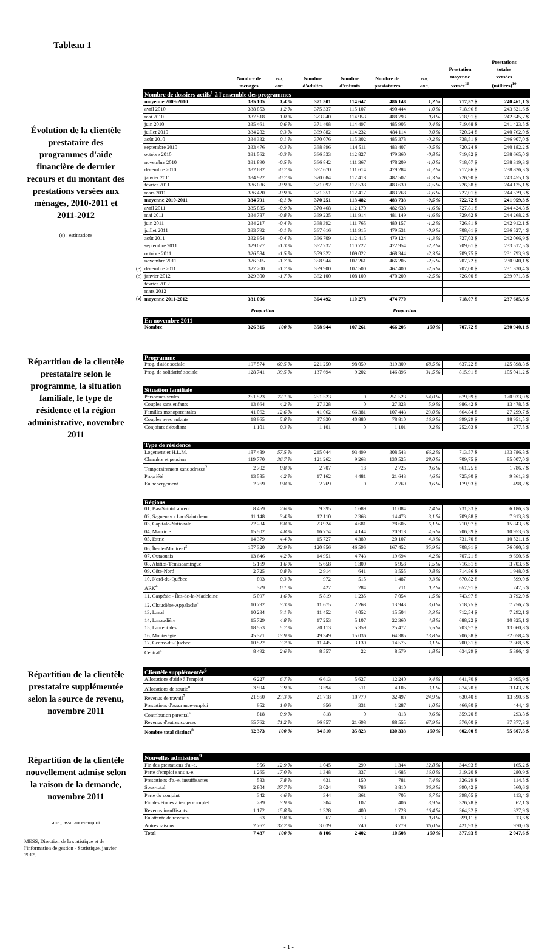Tableau 1
Évolution de la clientèle prestataire des programmes d'aide financière de dernier recours et du montant des prestations versées aux ménages, 2010-2011 et 2011-2012
(e) : estimations
| | | Nombre de ménages | var. ann. | Nombre d'adultes | Nombre d'enfants | Nombre de prestataires | var. ann. | Prestation moyenne versée<sup>10</sup> | Prestations totales versées (milliers)<sup>10</sup> |
| --- | --- | --- | --- | --- | --- | --- | --- | --- | --- |
| | Nombre de dossiers actifs<sup>1</sup> à l'ensemble des programmes | | | | | | | | |
| | moyenne 2009-2010 | 335 105 | 1,4 % | 371 501 | 114 647 | 486 148 | 1,2 % | 717,57 $ | 240 461,1 $ |
| | avril 2010 | 338 853 | 1,2 % | 375 337 | 115 107 | 490 444 | 1,0 % | 718,96 $ | 243 621,6 $ |
| | mai 2010 | 337 518 | 1,0 % | 373 840 | 114 953 | 488 793 | 0,8 % | 718,91 $ | 242 645,7 $ |
| | juin 2010 | 335 461 | 0,6 % | 371 408 | 114 497 | 485 905 | 0,4 % | 719,68 $ | 241 423,5 $ |
| | juillet 2010 | 334 282 | 0,3 % | 369 882 | 114 232 | 484 114 | 0,0 % | 720,24 $ | 240 762,0 $ |
| | août 2010 | 334 332 | 0,1 % | 370 076 | 115 302 | 485 378 | -0,2 % | 738,51 $ | 246 907,0 $ |
| | septembre 2010 | 333 476 | -0,3 % | 368 896 | 114 511 | 483 407 | -0,5 % | 720,24 $ | 240 182,2 $ |
| | octobre 2010 | 331 562 | -0,3 % | 366 533 | 112 827 | 479 360 | -0,8 % | 719,82 $ | 238 665,0 $ |
| | novembre 2010 | 331 890 | -0,5 % | 366 842 | 111 367 | 478 209 | -1,0 % | 718,07 $ | 238 319,3 $ |
| | décembre 2010 | 332 692 | -0,7 % | 367 670 | 111 614 | 479 284 | -1,2 % | 717,86 $ | 238 826,3 $ |
| | janvier 2011 | 334 922 | -0,7 % | 370 084 | 112 418 | 482 502 | -1,3 % | 726,90 $ | 243 455,1 $ |
| | février 2011 | 336 086 | -0,9 % | 371 092 | 112 538 | 483 630 | -1,5 % | 726,38 $ | 244 125,1 $ |
| | mars 2011 | 336 420 | -0,9 % | 371 351 | 112 417 | 483 768 | -1,6 % | 727,01 $ | 244 579,3 $ |
| | moyenne 2010-2011 | 334 791 | -0,1 % | 370 251 | 113 482 | 483 733 | -0,5 % | 722,72 $ | 241 959,3 $ |
| | avril 2011 | 335 835 | -0,9 % | 370 468 | 112 170 | 482 638 | -1,6 % | 727,81 $ | 244 424,8 $ |
| | mai 2011 | 334 787 | -0,8 % | 369 235 | 111 914 | 481 149 | -1,6 % | 729,62 $ | 244 268,2 $ |
| | juin 2011 | 334 217 | -0,4 % | 368 392 | 111 765 | 480 157 | -1,2 % | 726,81 $ | 242 912,1 $ |
| | juillet 2011 | 333 792 | -0,1 % | 367 616 | 111 915 | 479 531 | -0,9 % | 708,61 $ | 236 527,4 $ |
| | août 2011 | 332 954 | -0,4 % | 366 709 | 112 415 | 479 124 | -1,3 % | 727,03 $ | 242 066,9 $ |
| | septembre 2011 | 329 077 | -1,3 % | 362 232 | 110 722 | 472 954 | -2,2 % | 709,61 $ | 233 517,5 $ |
| | octobre 2011 | 326 584 | -1,5 % | 359 322 | 109 022 | 468 344 | -2,3 % | 709,75 $ | 231 793,9 $ |
| | novembre 2011 | 326 315 | -1,7 % | 358 944 | 107 261 | 466 205 | -2,5 % | 707,72 $ | 230 940,1 $ |
| (e) | décembre 2011 | 327 200 | -1,7 % | 359 900 | 107 500 | 467 400 | -2,5 % | 707,00 $ | 231 330,4 $ |
| (e) | janvier 2012 | 329 300 | -1,7 % | 362 100 | 108 100 | 470 200 | -2,5 % | 726,00 $ | 239 071,8 $ |
| | février 2012 | | | | | | | | |
| | mars 2012 | | | | | | | | |
| (e) | moyenne 2011-2012 | 331 006 | | 364 492 | 110 278 | 474 770 | | 718,07 $ | 237 685,3 $ |
| | | Proportion | | | | Proportion | | | |
| | En novembre 2011 | | | | | | | | |
| | Nombre | 326 315 | 100 % | 358 944 | 107 261 | 466 205 | 100 % | 707,72 $ | 230 940,1 $ |
Répartition de la clientèle prestataire selon le programme, la situation familiale, le type de résidence et la région administrative, novembre 2011
| | Programme | | | | | | | | |
| | Prog. d'aide sociale | 197 574 | 60,5 % | 221 250 | 98 059 | 319 309 | 68,5 % | 637,22 $ | 125 898,8 $ |
| | Prog. de solidarité sociale | 128 741 | 39,5 % | 137 694 | 9 202 | 146 896 | 31,5 % | 815,91 $ | 105 041,2 $ |
| | Situation familiale | | | | | | | | |
| | Personnes seules | 251 523 | 77,1 % | 251 523 | 0 | 251 523 | 54,0 % | 679,59 $ | 170 933,0 $ |
| | Couples sans enfants | 13 664 | 4,2 % | 27 328 | 0 | 27 328 | 5,9 % | 986,42 $ | 13 478,5 $ |
| | Familles monoparentales | 41 062 | 12,6 % | 41 062 | 66 381 | 107 443 | 23,0 % | 664,84 $ | 27 299,7 $ |
| | Couples avec enfants | 18 965 | 5,8 % | 37 930 | 40 880 | 78 810 | 16,9 % | 999,29 $ | 18 951,5 $ |
| | Conjoints d'étudiant | 1 101 | 0,3 % | 1 101 | 0 | 1 101 | 0,2 % | 252,03 $ | 277,5 $ |
| | Type de résidence | | | | | | | | |
| | Logement et H.L.M. | 187 489 | 57,5 % | 215 044 | 93 499 | 308 543 | 66,2 % | 713,57 $ | 133 786,8 $ |
| | Chambre et pension | 119 770 | 36,7 % | 121 262 | 9 263 | 130 525 | 28,0 % | 709,75 $ | 85 007,0 $ |
| | Temporairement sans adresse<sup>2</sup> | 2 702 | 0,8 % | 2 707 | 18 | 2 725 | 0,6 % | 661,25 $ | 1 786,7 $ |
| | Propriété | 13 585 | 4,2 % | 17 162 | 4 481 | 21 643 | 4,6 % | 725,90 $ | 9 861,3 $ |
| | En hébergement | 2 769 | 0,8 % | 2 769 | 0 | 2 769 | 0,6 % | 179,93 $ | 498,2 $ |
| | Régions | | | | | | | | |
| | 01. Bas-Saint-Laurent | 8 459 | 2,6 % | 9 395 | 1 689 | 11 084 | 2,4 % | 731,33 $ | 6 186,3 $ |
| | 02. Saguenay - Lac-Saint-Jean | 11 148 | 3,4 % | 12 110 | 2 363 | 14 473 | 3,1 % | 709,88 $ | 7 913,8 $ |
| | 03. Capitale-Nationale | 22 284 | 6,8 % | 23 924 | 4 681 | 28 605 | 6,1 % | 710,97 $ | 15 843,3 $ |
| | 04. Mauricie | 15 502 | 4,8 % | 16 774 | 4 144 | 20 918 | 4,5 % | 706,59 $ | 10 953,6 $ |
| | 05. Estrie | 14 379 | 4,4 % | 15 727 | 4 380 | 20 107 | 4,3 % | 731,70 $ | 10 521,1 $ |
| | 06. Île-de-Montréal<sup>3</sup> | 107 320 | 32,9 % | 120 856 | 46 596 | 167 452 | 35,9 % | 708,91 $ | 76 080,5 $ |
| | 07. Outaouais | 13 646 | 4,2 % | 14 951 | 4 743 | 19 694 | 4,2 % | 707,21 $ | 9 650,6 $ |
| | 08. Abitibi-Témiscamingue | 5 169 | 1,6 % | 5 658 | 1 300 | 6 958 | 1,5 % | 716,51 $ | 3 703,6 $ |
| | 09. Côte-Nord | 2 725 | 0,8 % | 2 914 | 641 | 3 555 | 0,8 % | 714,86 $ | 1 948,0 $ |
| | 10. Nord-du-Québec | 893 | 0,3 % | 972 | 515 | 1 487 | 0,3 % | 670,82 $ | 599,0 $ |
| | ARK<sup>4</sup> | 379 | 0,1 % | 427 | 284 | 711 | 0,2 % | 652,91 $ | 247,5 $ |
| | 11. Gaspésie - Îles-de-la-Madeleine | 5 097 | 1,6 % | 5 819 | 1 235 | 7 054 | 1,5 % | 743,97 $ | 3 792,0 $ |
| | 12. Chaudière-Appalache<sup>s</sup> | 10 792 | 3,3 % | 11 675 | 2 268 | 13 943 | 3,0 % | 718,75 $ | 7 756,7 $ |
| | 13. Laval | 10 234 | 3,1 % | 11 452 | 4 052 | 15 504 | 3,3 % | 712,54 $ | 7 292,1 $ |
| | 14. Lanaudière | 15 729 | 4,8 % | 17 253 | 5 107 | 22 360 | 4,8 % | 688,22 $ | 10 825,1 $ |
| | 15. Laurentides | 18 553 | 5,7 % | 20 113 | 5 359 | 25 472 | 5,5 % | 703,97 $ | 13 060,8 $ |
| | 16. Montérégie | 45 371 | 13,9 % | 49 349 | 15 036 | 64 385 | 13,8 % | 706,58 $ | 32 058,4 $ |
| | 17. Centre-du-Québec | 10 522 | 3,2 % | 11 445 | 3 130 | 14 575 | 3,1 % | 700,31 $ | 7 368,6 $ |
| | Central<sup>5</sup> | 8 492 | 2,6 % | 8 557 | 22 | 8 579 | 1,8 % | 634,29 $ | 5 386,4 $ |
Répartition de la clientèle prestataire supplémentée selon la source de revenu, novembre 2011
| | Clientèle supplémentée<sup>6</sup> | | | | | | | | |
| | Allocations d'aide à l'emploi | 6 227 | 6,7 % | 6 613 | 5 627 | 12 240 | 9,4 % | 641,70 $ | 3 995,9 $ |
| | Allocations de soutie<sup>n</sup> | 3 594 | 3,9 % | 3 594 | 511 | 4 105 | 3,1 % | 874,70 $ | 3 143,7 $ |
| | Revenus de travail<sup>7</sup> | 21 560 | 23,3 % | 21 718 | 10 779 | 32 497 | 24,9 % | 630,40 $ | 13 590,6 $ |
| | Prestations d'assurance-emploi | 952 | 1,0 % | 956 | 331 | 1 287 | 1,0 % | 466,80 $ | 444,4 $ |
| | Contribution parental<sup>e</sup> | 818 | 0,9 % | 818 | 0 | 818 | 0,6 % | 359,20 $ | 293,8 $ |
| | Revenus d'autres sources | 65 762 | 71,2 % | 66 857 | 21 698 | 88 555 | 67,9 % | 576,00 $ | 37 877,3 $ |
| | Nombre total distinct<sup>8</sup> | 92 373 | 100 % | 94 510 | 35 823 | 130 333 | 100 % | 602,00 $ | 55 607,5 $ |
Répartition de la clientèle nouvellement admise selon la raison de la demande, novembre 2011
a.-e.: assurance-emploi
MESS, Direction de la statistique et de l'information de gestion - Statistique, janvier 2012.
| | Nouvelles admissions<sup>9</sup> | | | | | | | | |
| | Fin des prestations d'a.-e. | 956 | 12,9 % | 1 045 | 299 | 1 344 | 12,8 % | 344,93 $ | 165,2 $ |
| | Perte d'emploi sans a.-e. | 1 265 | 17,0 % | 1 348 | 337 | 1 685 | 16,0 % | 319,20 $ | 280,9 $ |
| | Prestations d'a.-e. insuffisantes | 583 | 7,8 % | 631 | 150 | 781 | 7,4 % | 326,29 $ | 114,5 $ |
| | Sous-total | 2 804 | 37,7 % | 3 024 | 786 | 3 810 | 36,3 % | 990,42 $ | 560,6 $ |
| | Perte du conjoint | 342 | 4,6 % | 344 | 361 | 705 | 6,7 % | 398,05 $ | 113,4 $ |
| | Fin des études à temps complet | 289 | 3,9 % | 304 | 102 | 406 | 3,9 % | 326,78 $ | 62,1 $ |
| | Revenus insuffisants | 1 172 | 15,8 % | 1 328 | 400 | 1 728 | 16,4 % | 364,32 $ | 327,9 $ |
| | En attente de revenus | 63 | 0,8 % | 67 | 13 | 80 | 0,8 % | 399,11 $ | 13,6 $ |
| | Autres raisons | 2 767 | 37,2 % | 3 039 | 740 | 3 779 | 36,0 % | 421,93 $ | 970,0 $ |
| | Total | 7 437 | 100 % | 8 106 | 2 402 | 10 508 | 100 % | 377,93 $ | 2 047,6 $ |
- 1 -